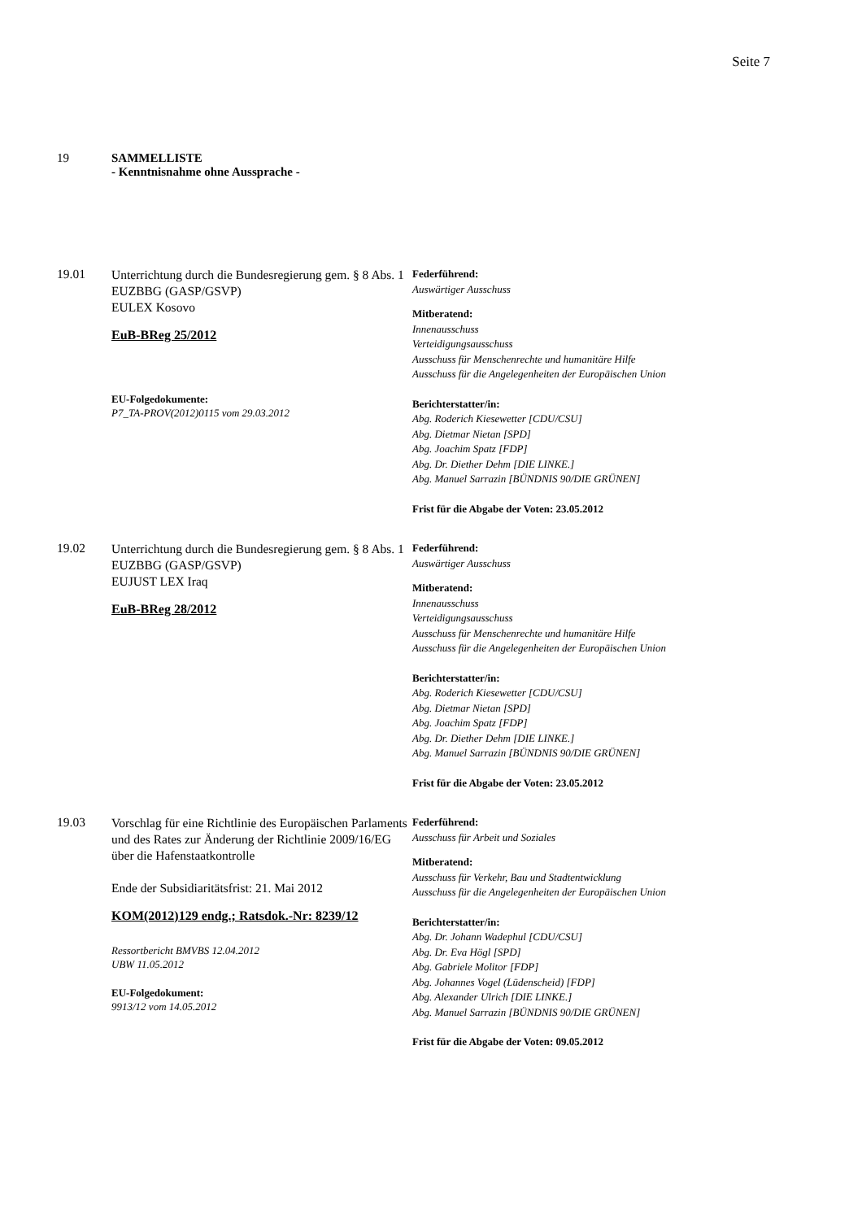Seite 7
19 SAMMELLISTE
- Kenntnisnahme ohne Aussprache -
19.01
Unterrichtung durch die Bundesregierung gem. § 8 Abs. 1 EUZBBG (GASP/GSVP)
EULEX Kosovo
EuB-BReg 25/2012
EU-Folgedokumente:
P7_TA-PROV(2012)0115 vom 29.03.2012
Federführend:
Auswärtiger Ausschuss
Mitberatend:
Innenausschuss
Verteidigungsausschuss
Ausschuss für Menschenrechte und humanitäre Hilfe
Ausschuss für die Angelegenheiten der Europäischen Union
Berichterstatter/in:
Abg. Roderich Kiesewetter [CDU/CSU]
Abg. Dietmar Nietan [SPD]
Abg. Joachim Spatz [FDP]
Abg. Dr. Diether Dehm [DIE LINKE.]
Abg. Manuel Sarrazin [BÜNDNIS 90/DIE GRÜNEN]
Frist für die Abgabe der Voten: 23.05.2012
19.02
Unterrichtung durch die Bundesregierung gem. § 8 Abs. 1 EUZBBG (GASP/GSVP)
EUJUST LEX Iraq
EuB-BReg 28/2012
Federführend:
Auswärtiger Ausschuss
Mitberatend:
Innenausschuss
Verteidigungsausschuss
Ausschuss für Menschenrechte und humanitäre Hilfe
Ausschuss für die Angelegenheiten der Europäischen Union
Berichterstatter/in:
Abg. Roderich Kiesewetter [CDU/CSU]
Abg. Dietmar Nietan [SPD]
Abg. Joachim Spatz [FDP]
Abg. Dr. Diether Dehm [DIE LINKE.]
Abg. Manuel Sarrazin [BÜNDNIS 90/DIE GRÜNEN]
Frist für die Abgabe der Voten: 23.05.2012
19.03
Vorschlag für eine Richtlinie des Europäischen Parlaments und des Rates zur Änderung der Richtlinie 2009/16/EG über die Hafenstaatkontrolle
Ende der Subsidiaritätsfrist: 21. Mai 2012
KOM(2012)129 endg.; Ratsdok.-Nr: 8239/12
Ressortbericht BMVBS 12.04.2012
UBW 11.05.2012
EU-Folgedokument:
9913/12 vom 14.05.2012
Federführend:
Ausschuss für Arbeit und Soziales
Mitberatend:
Ausschuss für Verkehr, Bau und Stadtentwicklung
Ausschuss für die Angelegenheiten der Europäischen Union
Berichterstatter/in:
Abg. Dr. Johann Wadephul [CDU/CSU]
Abg. Dr. Eva Högl [SPD]
Abg. Gabriele Molitor [FDP]
Abg. Johannes Vogel (Lüdenscheid) [FDP]
Abg. Alexander Ulrich [DIE LINKE.]
Abg. Manuel Sarrazin [BÜNDNIS 90/DIE GRÜNEN]
Frist für die Abgabe der Voten: 09.05.2012